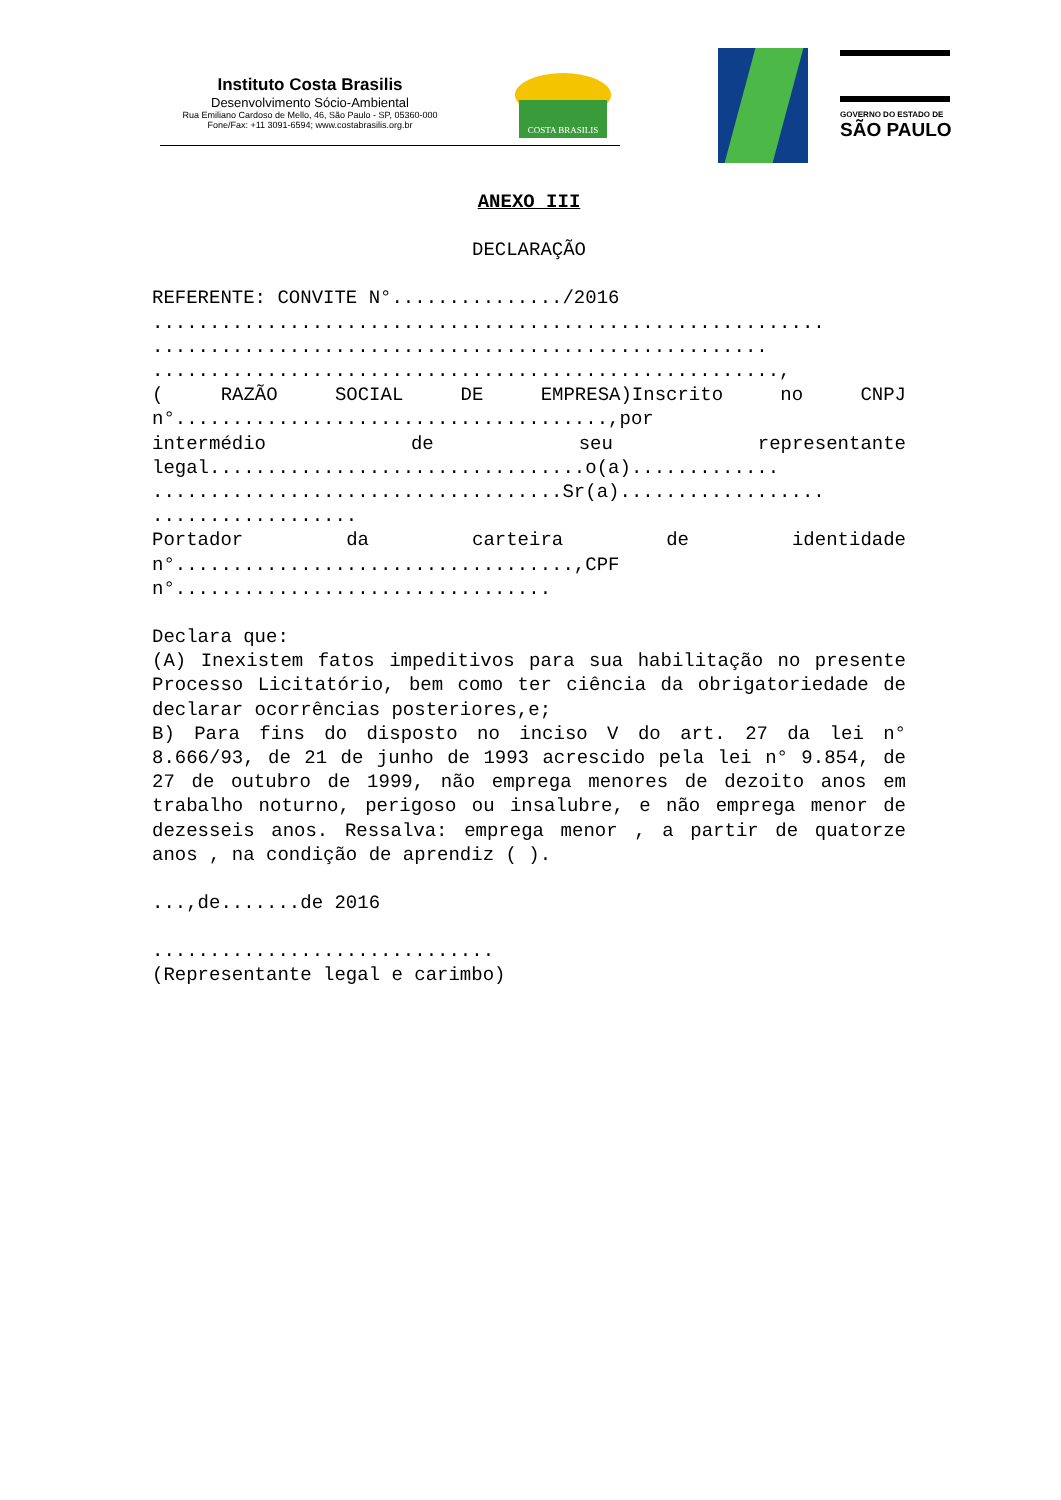Instituto Costa Brasilis
Desenvolvimento Sócio-Ambiental
Rua Emiliano Cardoso de Mello, 46, São Paulo - SP, 05360-000
Fone/Fax: +11 3091-6594; www.costabrasilis.org.br
COSTA BRASILIS
GOVERNO DO ESTADO DE
SÃO PAULO
ANEXO III
DECLARAÇÃO
REFERENTE: CONVITE N°.............../2016
...........................................................
......................................................
.......................................................,
( RAZÃO SOCIAL DE EMPRESA)Inscrito no CNPJ
n°......................................,por
intermédio de seu representante
legal.................................o(a).............
....................................Sr(a)..................
..................
Portador da carteira de identidade
n°...................................,CPF
n°.................................
Declara que:
(A) Inexistem fatos impeditivos para sua habilitação no presente Processo Licitatório, bem como ter ciência da obrigatoriedade de declarar ocorrências posteriores,e;
B) Para fins do disposto no inciso V do art. 27 da lei n° 8.666/93, de 21 de junho de 1993 acrescido pela lei n° 9.854, de 27 de outubro de 1999, não emprega menores de dezoito anos em trabalho noturno, perigoso ou insalubre, e não emprega menor de dezesseis anos. Ressalva: emprega menor , a partir de quatorze anos , na condição de aprendiz ( ).
...,de.......de 2016
..............................
(Representante legal e carimbo)